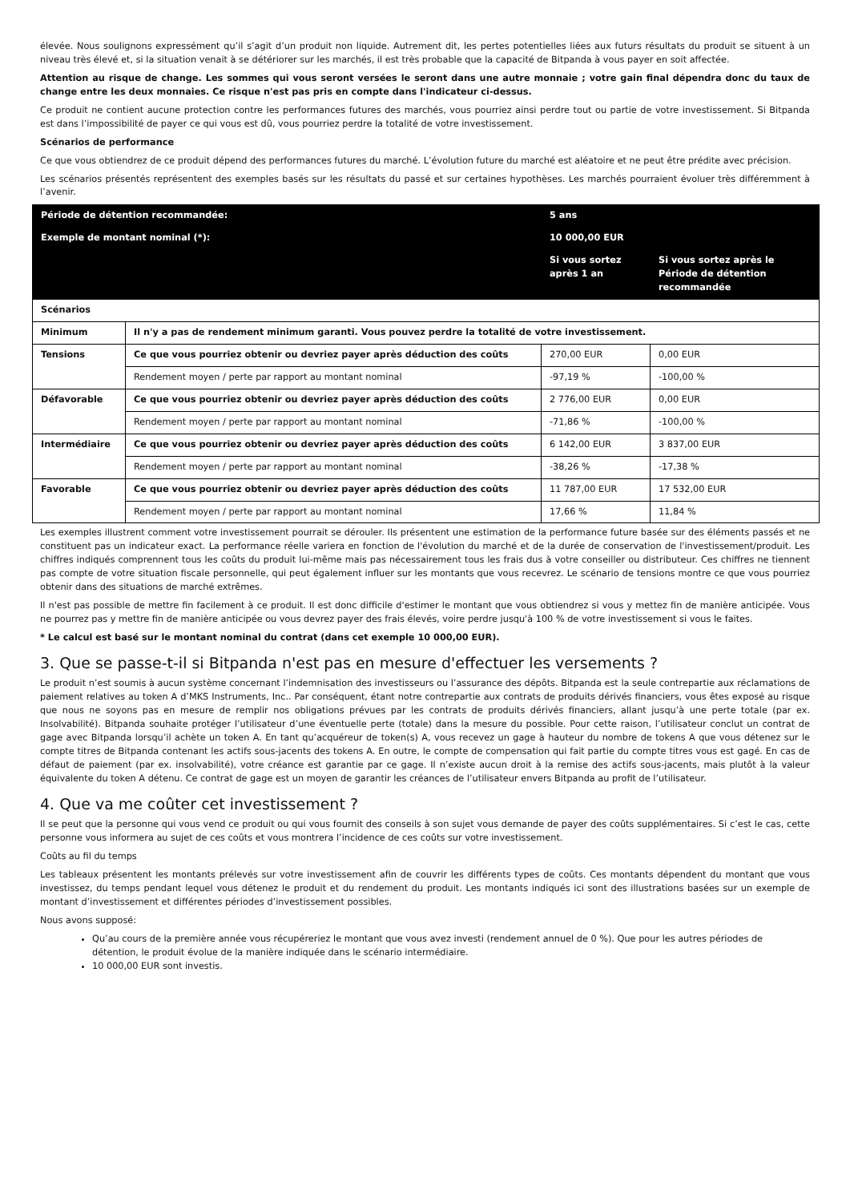élevée. Nous soulignons expressément qu’il s’agit d’un produit non liquide. Autrement dit, les pertes potentielles liées aux futurs résultats du produit se situent à un niveau très élevé et, si la situation venait à se détériorer sur les marchés, il est très probable que la capacité de Bitpanda à vous payer en soit affectée.
Attention au risque de change. Les sommes qui vous seront versées le seront dans une autre monnaie ; votre gain final dépendra donc du taux de change entre les deux monnaies. Ce risque n'est pas pris en compte dans l'indicateur ci-dessus.
Ce produit ne contient aucune protection contre les performances futures des marchés, vous pourriez ainsi perdre tout ou partie de votre investissement. Si Bitpanda est dans l’impossibilité de payer ce qui vous est dû, vous pourriez perdre la totalité de votre investissement.
Scénarios de performance
Ce que vous obtiendrez de ce produit dépend des performances futures du marché. L’évolution future du marché est aléatoire et ne peut être prédite avec précision.
Les scénarios présentés représentent des exemples basés sur les résultats du passé et sur certaines hypothèses. Les marchés pourraient évoluer très différemment à l’avenir.
| Période de détention recommandée: | | 5 ans | |
| Exemple de montant nominal (*): | | 10 000,00 EUR | |
| | | Si vous sortez après 1 an | Si vous sortez après le Période de détention recommandée |
| Scénarios | | | |
| Minimum | Il n'y a pas de rendement minimum garanti. Vous pouvez perdre la totalité de votre investissement. | | |
| Tensions | Ce que vous pourriez obtenir ou devriez payer après déduction des coûts | 270,00 EUR | 0,00 EUR |
| | Rendement moyen / perte par rapport au montant nominal | -97,19 % | -100,00 % |
| Défavorable | Ce que vous pourriez obtenir ou devriez payer après déduction des coûts | 2 776,00 EUR | 0,00 EUR |
| | Rendement moyen / perte par rapport au montant nominal | -71,86 % | -100,00 % |
| Intermédiaire | Ce que vous pourriez obtenir ou devriez payer après déduction des coûts | 6 142,00 EUR | 3 837,00 EUR |
| | Rendement moyen / perte par rapport au montant nominal | -38,26 % | -17,38 % |
| Favorable | Ce que vous pourriez obtenir ou devriez payer après déduction des coûts | 11 787,00 EUR | 17 532,00 EUR |
| | Rendement moyen / perte par rapport au montant nominal | 17,66 % | 11,84 % |
Les exemples illustrent comment votre investissement pourrait se dérouler. Ils présentent une estimation de la performance future basée sur des éléments passés et ne constituent pas un indicateur exact. La performance réelle variera en fonction de l'évolution du marché et de la durée de conservation de l'investissement/produit. Les chiffres indiqués comprennent tous les coûts du produit lui-même mais pas nécessairement tous les frais dus à votre conseiller ou distributeur. Ces chiffres ne tiennent pas compte de votre situation fiscale personnelle, qui peut également influer sur les montants que vous recevrez. Le scénario de tensions montre ce que vous pourriez obtenir dans des situations de marché extrêmes.
Il n'est pas possible de mettre fin facilement à ce produit. Il est donc difficile d'estimer le montant que vous obtiendrez si vous y mettez fin de manière anticipée. Vous ne pourrez pas y mettre fin de manière anticipée ou vous devrez payer des frais élevés, voire perdre jusqu'à 100 % de votre investissement si vous le faites.
* Le calcul est basé sur le montant nominal du contrat (dans cet exemple 10 000,00 EUR).
3. Que se passe-t-il si Bitpanda n'est pas en mesure d'effectuer les versements ?
Le produit n’est soumis à aucun système concernant l’indemnisation des investisseurs ou l’assurance des dépôts. Bitpanda est la seule contrepartie aux réclamations de paiement relatives au token A d’MKS Instruments, Inc.. Par conséquent, étant notre contrepartie aux contrats de produits dérivés financiers, vous êtes exposé au risque que nous ne soyons pas en mesure de remplir nos obligations prévues par les contrats de produits dérivés financiers, allant jusqu’à une perte totale (par ex. Insolvabilité). Bitpanda souhaite protéger l’utilisateur d’une éventuelle perte (totale) dans la mesure du possible. Pour cette raison, l’utilisateur conclut un contrat de gage avec Bitpanda lorsqu’il achète un token A. En tant qu’acquéreur de token(s) A, vous recevez un gage à hauteur du nombre de tokens A que vous détenez sur le compte titres de Bitpanda contenant les actifs sous-jacents des tokens A. En outre, le compte de compensation qui fait partie du compte titres vous est gagé. En cas de défaut de paiement (par ex. insolvabilité), votre créance est garantie par ce gage. Il n’existe aucun droit à la remise des actifs sous-jacents, mais plutôt à la valeur équivalente du token A détenu. Ce contrat de gage est un moyen de garantir les créances de l’utilisateur envers Bitpanda au profit de l’utilisateur.
4. Que va me coûter cet investissement ?
Il se peut que la personne qui vous vend ce produit ou qui vous fournit des conseils à son sujet vous demande de payer des coûts supplémentaires. Si c’est le cas, cette personne vous informera au sujet de ces coûts et vous montrera l’incidence de ces coûts sur votre investissement.
Coûts au fil du temps
Les tableaux présentent les montants prélevés sur votre investissement afin de couvrir les différents types de coûts. Ces montants dépendent du montant que vous investissez, du temps pendant lequel vous détenez le produit et du rendement du produit. Les montants indiqués ici sont des illustrations basées sur un exemple de montant d’investissement et différentes périodes d’investissement possibles.
Nous avons supposé:
Qu’au cours de la première année vous récupéreriez le montant que vous avez investi (rendement annuel de 0 %). Que pour les autres périodes de détention, le produit évolue de la manière indiquée dans le scénario intermédiaire.
10 000,00 EUR sont investis.